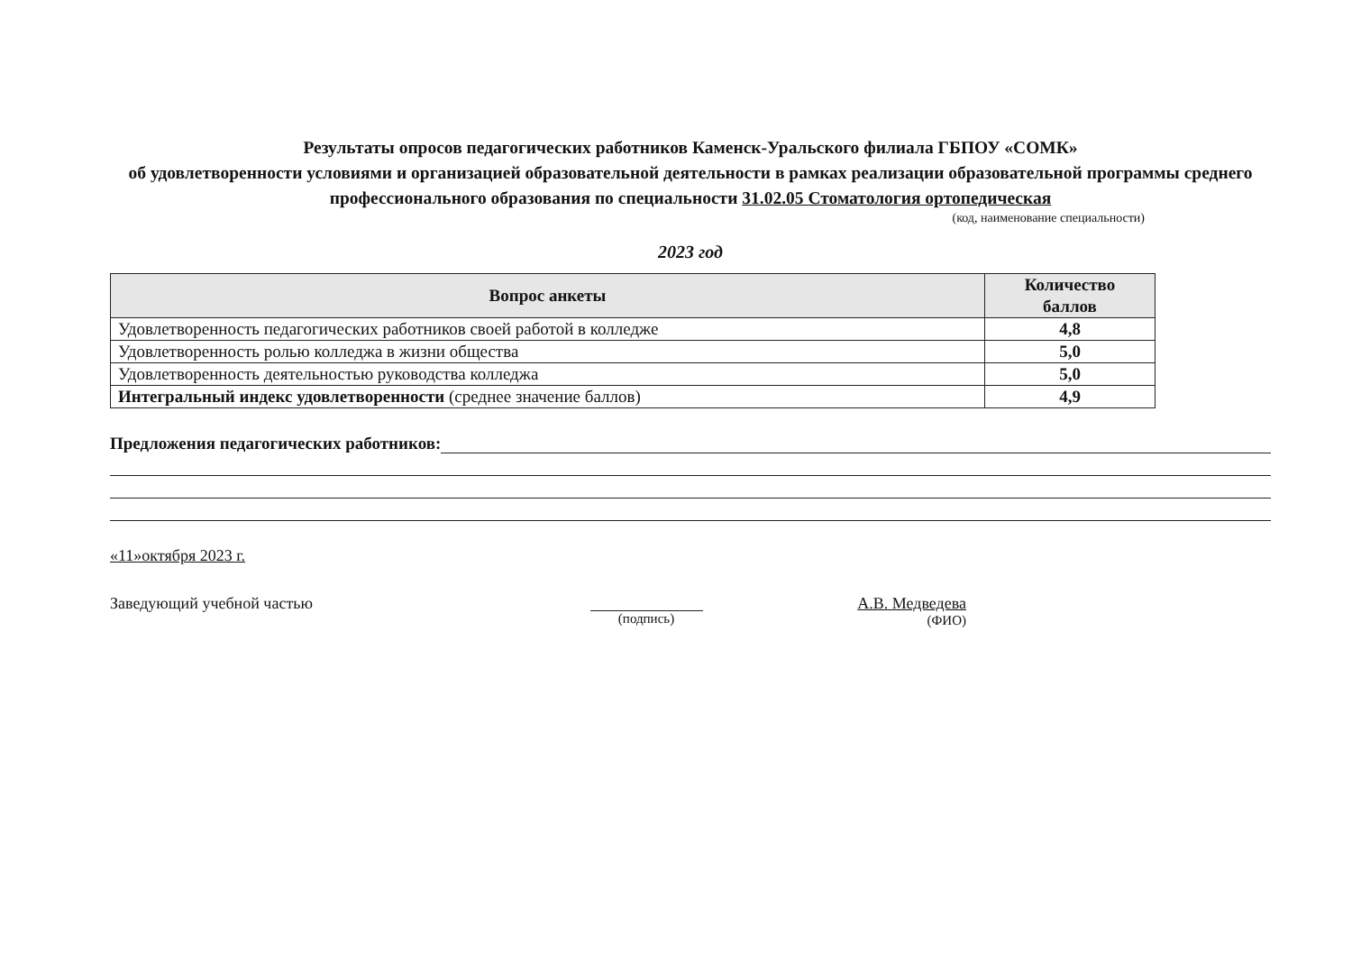Результаты опросов педагогических работников Каменск-Уральского филиала ГБПОУ «СОМК»
об удовлетворенности условиями и организацией образовательной деятельности в рамках реализации образовательной программы среднего профессионального образования по специальности 31.02.05 Стоматология ортопедическая
(код, наименование специальности)
2023 год
| Вопрос анкеты | Количество баллов |
| --- | --- |
| Удовлетворенность педагогических работников своей работой в колледже | 4,8 |
| Удовлетворенность ролью колледжа в жизни общества | 5,0 |
| Удовлетворенность деятельностью руководства колледжа | 5,0 |
| Интегральный индекс удовлетворенности (среднее значение баллов) | 4,9 |
Предложения педагогических работников:
«11»октября 2023 г.
Заведующий учебной частью
(подпись)
А.В. Медведева
(ФИО)